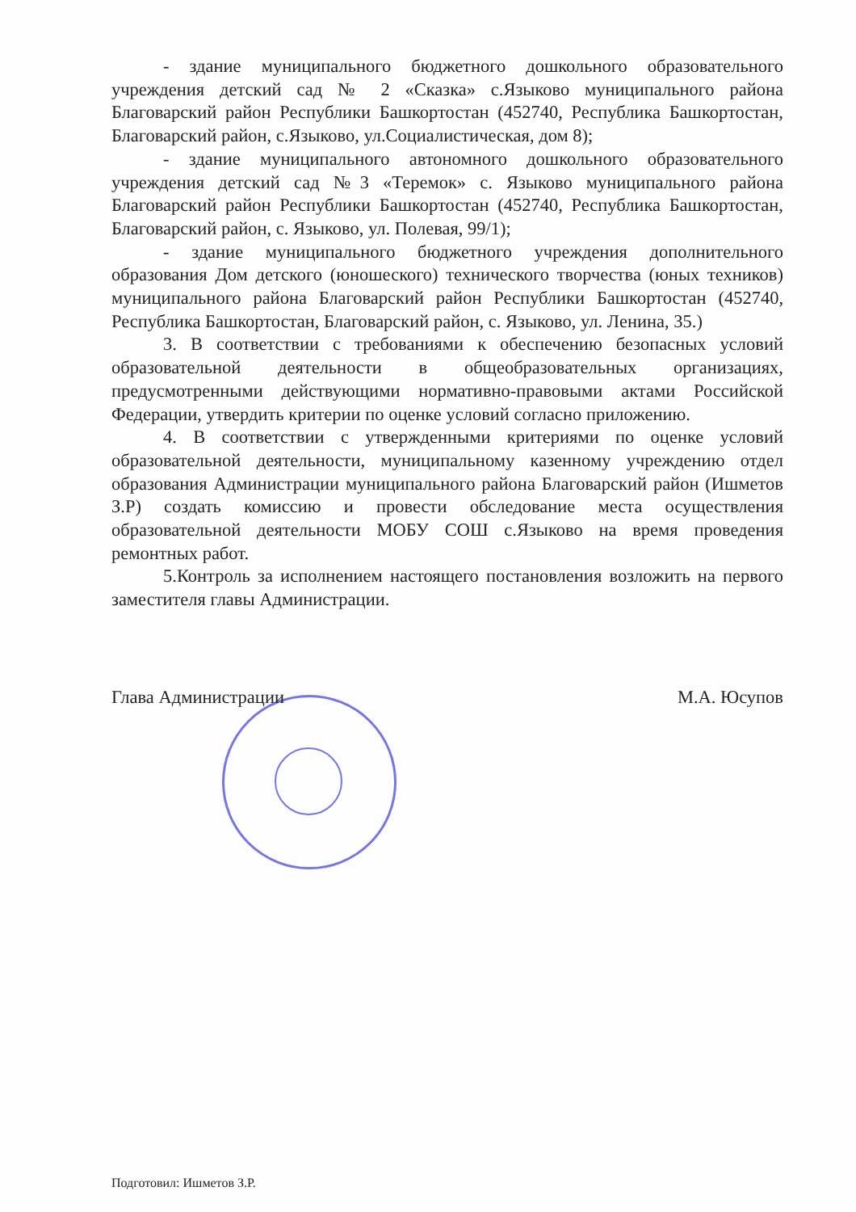- здание муниципального бюджетного дошкольного образовательного учреждения детский сад № 2 «Сказка» с.Языково муниципального района Благоварский район Республики Башкортостан (452740, Республика Башкортостан, Благоварский район, с.Языково, ул.Социалистическая, дом 8);
- здание муниципального автономного дошкольного образовательного учреждения детский сад №3 «Теремок» с. Языково муниципального района Благоварский район Республики Башкортостан (452740, Республика Башкортостан, Благоварский район, с. Языково, ул. Полевая, 99/1);
- здание муниципального бюджетного учреждения дополнительного образования Дом детского (юношеского) технического творчества (юных техников) муниципального района Благоварский район Республики Башкортостан (452740, Республика Башкортостан, Благоварский район, с. Языково, ул. Ленина, 35.)
3. В соответствии с требованиями к обеспечению безопасных условий образовательной деятельности в общеобразовательных организациях, предусмотренными действующими нормативно-правовыми актами Российской Федерации, утвердить критерии по оценке условий согласно приложению.
4. В соответствии с утвержденными критериями по оценке условий образовательной деятельности, муниципальному казенному учреждению отдел образования Администрации муниципального района Благоварский район (Ишметов З.Р) создать комиссию и провести обследование места осуществления образовательной деятельности МОБУ СОШ с.Языково на время проведения ремонтных работ.
5.Контроль за исполнением настоящего постановления возложить на первого заместителя главы Администрации.
Глава Администрации М.А. Юсупов
Подготовил: Ишметов З.Р.